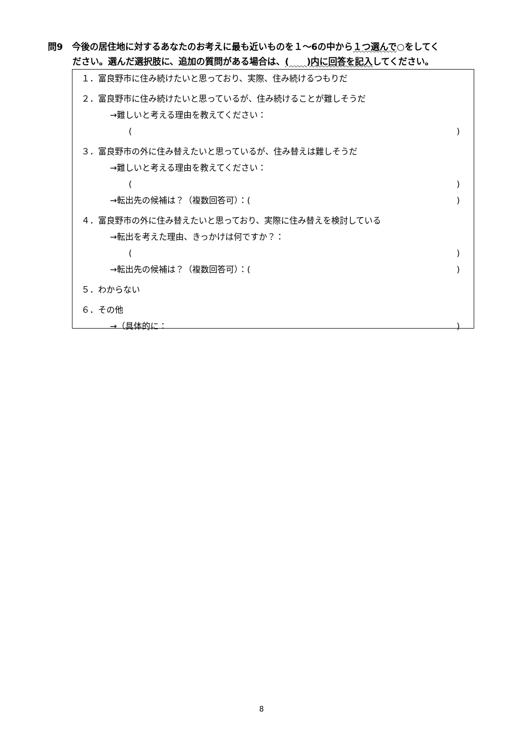問9　今後の居住地に対するあなたのお考えに最も近いものを１～6の中から１つ選んで○をしてく
ださい。選んだ選択肢に、追加の質問がある場合は、(　　)内に回答を記入してください。
１．富良野市に住み続けたいと思っており、実際、住み続けるつもりだ
２．富良野市に住み続けたいと思っているが、住み続けることが難しそうだ
→難しいと考える理由を教えてください：
()
３．富良野市の外に住み替えたいと思っているが、住み替えは難しそうだ
→難しいと考える理由を教えてください：
()
→転出先の候補は？（複数回答可）：()
４．富良野市の外に住み替えたいと思っており、実際に住み替えを検討している
→転出を考えた理由、きっかけは何ですか？：
()
→転出先の候補は？（複数回答可）：()
５．わからない
６．その他
→（具体的に：)
8